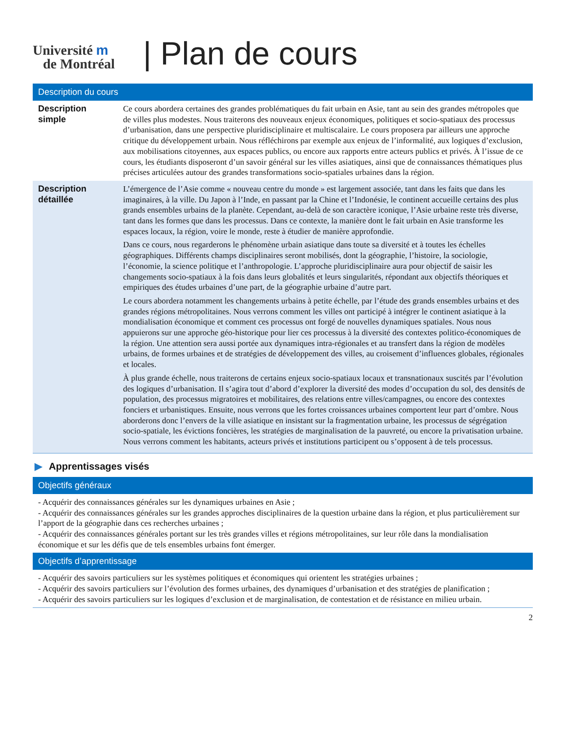Université m
de Montréal
| Plan de cours
Description du cours
| Description simple | Ce cours abordera certaines des grandes problématiques du fait urbain en Asie, tant au sein des grandes métropoles que de villes plus modestes. Nous traiterons des nouveaux enjeux économiques, politiques et socio-spatiaux des processus d’urbanisation, dans une perspective pluridisciplinaire et multiscalaire. Le cours proposera par ailleurs une approche critique du développement urbain. Nous réfléchirons par exemple aux enjeux de l’informalité, aux logiques d’exclusion, aux mobilisations citoyennes, aux espaces publics, ou encore aux rapports entre acteurs publics et privés. À l’issue de ce cours, les étudiants disposeront d’un savoir général sur les villes asiatiques, ainsi que de connaissances thématiques plus précises articulées autour des grandes transformations socio-spatiales urbaines dans la région. |
| Description détaillée | L’émergence de l’Asie comme « nouveau centre du monde » est largement associée, tant dans les faits que dans les imaginaires, à la ville. Du Japon à l’Inde, en passant par la Chine et l’Indonésie, le continent accueille certains des plus grands ensembles urbains de la planète. Cependant, au-delà de son caractère iconique, l’Asie urbaine reste très diverse, tant dans les formes que dans les processus. Dans ce contexte, la manière dont le fait urbain en Asie transforme les espaces locaux, la région, voire le monde, reste à étudier de manière approfondie. Dans ce cours, nous regarderons le phénomène urbain asiatique dans toute sa diversité et à toutes les échelles géographiques. Différents champs disciplinaires seront mobilisés, dont la géographie, l’histoire, la sociologie, l’économie, la science politique et l’anthropologie. L’approche pluridisciplinaire aura pour objectif de saisir les changements socio-spatiaux à la fois dans leurs globalités et leurs singularités, répondant aux objectifs théoriques et empiriques des études urbaines d’une part, de la géographie urbaine d’autre part. Le cours abordera notamment les changements urbains à petite échelle, par l’étude des grands ensembles urbains et des grandes régions métropolitaines. Nous verrons comment les villes ont participé à intégrer le continent asiatique à la mondialisation économique et comment ces processus ont forgé de nouvelles dynamiques spatiales. Nous nous appuierons sur une approche géo-historique pour lier ces processus à la diversité des contextes politico-économiques de la région. Une attention sera aussi portée aux dynamiques intra-régionales et au transfert dans la région de modèles urbains, de formes urbaines et de stratégies de développement des villes, au croisement d’influences globales, régionales et locales. À plus grande échelle, nous traiterons de certains enjeux socio-spatiaux locaux et transnationaux suscités par l’évolution des logiques d’urbanisation. Il s’agira tout d’abord d’explorer la diversité des modes d’occupation du sol, des densités de population, des processus migratoires et mobilitaires, des relations entre villes/campagnes, ou encore des contextes fonciers et urbanistiques. Ensuite, nous verrons que les fortes croissances urbaines comportent leur part d’ombre. Nous aborderons donc l’envers de la ville asiatique en insistant sur la fragmentation urbaine, les processus de ségrégation socio-spatiale, les évictions foncières, les stratégies de marginalisation de la pauvreté, ou encore la privatisation urbaine. Nous verrons comment les habitants, acteurs privés et institutions participent ou s’opposent à de tels processus. |
▶ Apprentissages visés
Objectifs généraux
- Acquérir des connaissances générales sur les dynamiques urbaines en Asie ;
- Acquérir des connaissances générales sur les grandes approches disciplinaires de la question urbaine dans la région, et plus particulièrement sur l’apport de la géographie dans ces recherches urbaines ;
- Acquérir des connaissances générales portant sur les très grandes villes et régions métropolitaines, sur leur rôle dans la mondialisation économique et sur les défis que de tels ensembles urbains font émerger.
Objectifs d’apprentissage
- Acquérir des savoirs particuliers sur les systèmes politiques et économiques qui orientent les stratégies urbaines ;
- Acquérir des savoirs particuliers sur l’évolution des formes urbaines, des dynamiques d’urbanisation et des stratégies de planification ;
- Acquérir des savoirs particuliers sur les logiques d’exclusion et de marginalisation, de contestation et de résistance en milieu urbain.
2